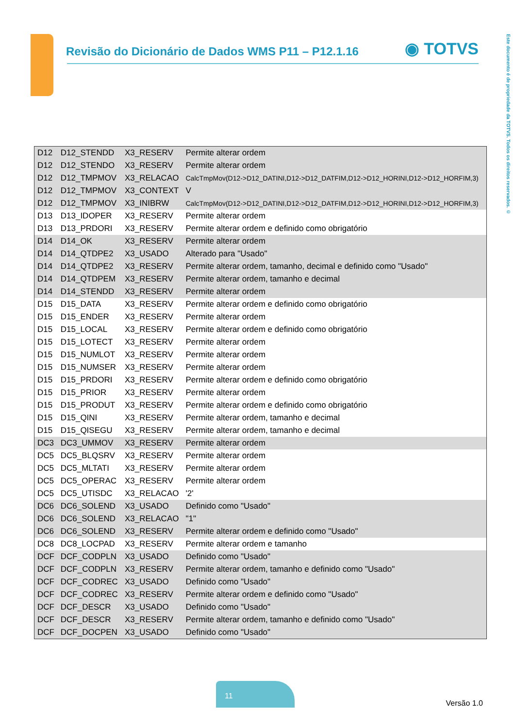Revisão do Dicionário de Dados WMS P11 – P12.1.16
◉ TOTVS
Este documento é de propriedade da TOTVS. Todos os direitos reservados. ©
| D12 | D12_STENDD | X3_RESERV | Permite alterar ordem |
| D12 | D12_STENDO | X3_RESERV | Permite alterar ordem |
| D12 | D12_TMPMOV | X3_RELACAO | CalcTmpMov(D12->D12_DATINI,D12->D12_DATFIM,D12->D12_HORINI,D12->D12_HORFIM,3) |
| D12 | D12_TMPMOV | X3_CONTEXT | V |
| D12 | D12_TMPMOV | X3_INIBRW | CalcTmpMov(D12->D12_DATINI,D12->D12_DATFIM,D12->D12_HORINI,D12->D12_HORFIM,3) |
| D13 | D13_IDOPER | X3_RESERV | Permite alterar ordem |
| D13 | D13_PRDORI | X3_RESERV | Permite alterar ordem e definido como obrigatório |
| D14 | D14_OK | X3_RESERV | Permite alterar ordem |
| D14 | D14_QTDPE2 | X3_USADO | Alterado para "Usado" |
| D14 | D14_QTDPE2 | X3_RESERV | Permite alterar ordem, tamanho, decimal e definido como "Usado" |
| D14 | D14_QTDPEM | X3_RESERV | Permite alterar ordem, tamanho e decimal |
| D14 | D14_STENDD | X3_RESERV | Permite alterar ordem |
| D15 | D15_DATA | X3_RESERV | Permite alterar ordem e definido como obrigatório |
| D15 | D15_ENDER | X3_RESERV | Permite alterar ordem |
| D15 | D15_LOCAL | X3_RESERV | Permite alterar ordem e definido como obrigatório |
| D15 | D15_LOTECT | X3_RESERV | Permite alterar ordem |
| D15 | D15_NUMLOT | X3_RESERV | Permite alterar ordem |
| D15 | D15_NUMSER | X3_RESERV | Permite alterar ordem |
| D15 | D15_PRDORI | X3_RESERV | Permite alterar ordem e definido como obrigatório |
| D15 | D15_PRIOR | X3_RESERV | Permite alterar ordem |
| D15 | D15_PRODUT | X3_RESERV | Permite alterar ordem e definido como obrigatório |
| D15 | D15_QINI | X3_RESERV | Permite alterar ordem, tamanho e decimal |
| D15 | D15_QISEGU | X3_RESERV | Permite alterar ordem, tamanho e decimal |
| DC3 | DC3_UMMOV | X3_RESERV | Permite alterar ordem |
| DC5 | DC5_BLQSRV | X3_RESERV | Permite alterar ordem |
| DC5 | DC5_MLTATI | X3_RESERV | Permite alterar ordem |
| DC5 | DC5_OPERAC | X3_RESERV | Permite alterar ordem |
| DC5 | DC5_UTISDC | X3_RELACAO | '2' |
| DC6 | DC6_SOLEND | X3_USADO | Definido como "Usado" |
| DC6 | DC6_SOLEND | X3_RELACAO | "1" |
| DC6 | DC6_SOLEND | X3_RESERV | Permite alterar ordem e definido como "Usado" |
| DC8 | DC8_LOCPAD | X3_RESERV | Permite alterar ordem e tamanho |
| DCF | DCF_CODPLN | X3_USADO | Definido como "Usado" |
| DCF | DCF_CODPLN | X3_RESERV | Permite alterar ordem, tamanho e definido como "Usado" |
| DCF | DCF_CODREC | X3_USADO | Definido como "Usado" |
| DCF | DCF_CODREC | X3_RESERV | Permite alterar ordem e definido como "Usado" |
| DCF | DCF_DESCR | X3_USADO | Definido como "Usado" |
| DCF | DCF_DESCR | X3_RESERV | Permite alterar ordem, tamanho e definido como "Usado" |
| DCF | DCF_DOCPEN | X3_USADO | Definido como "Usado" |
11
Versão 1.0